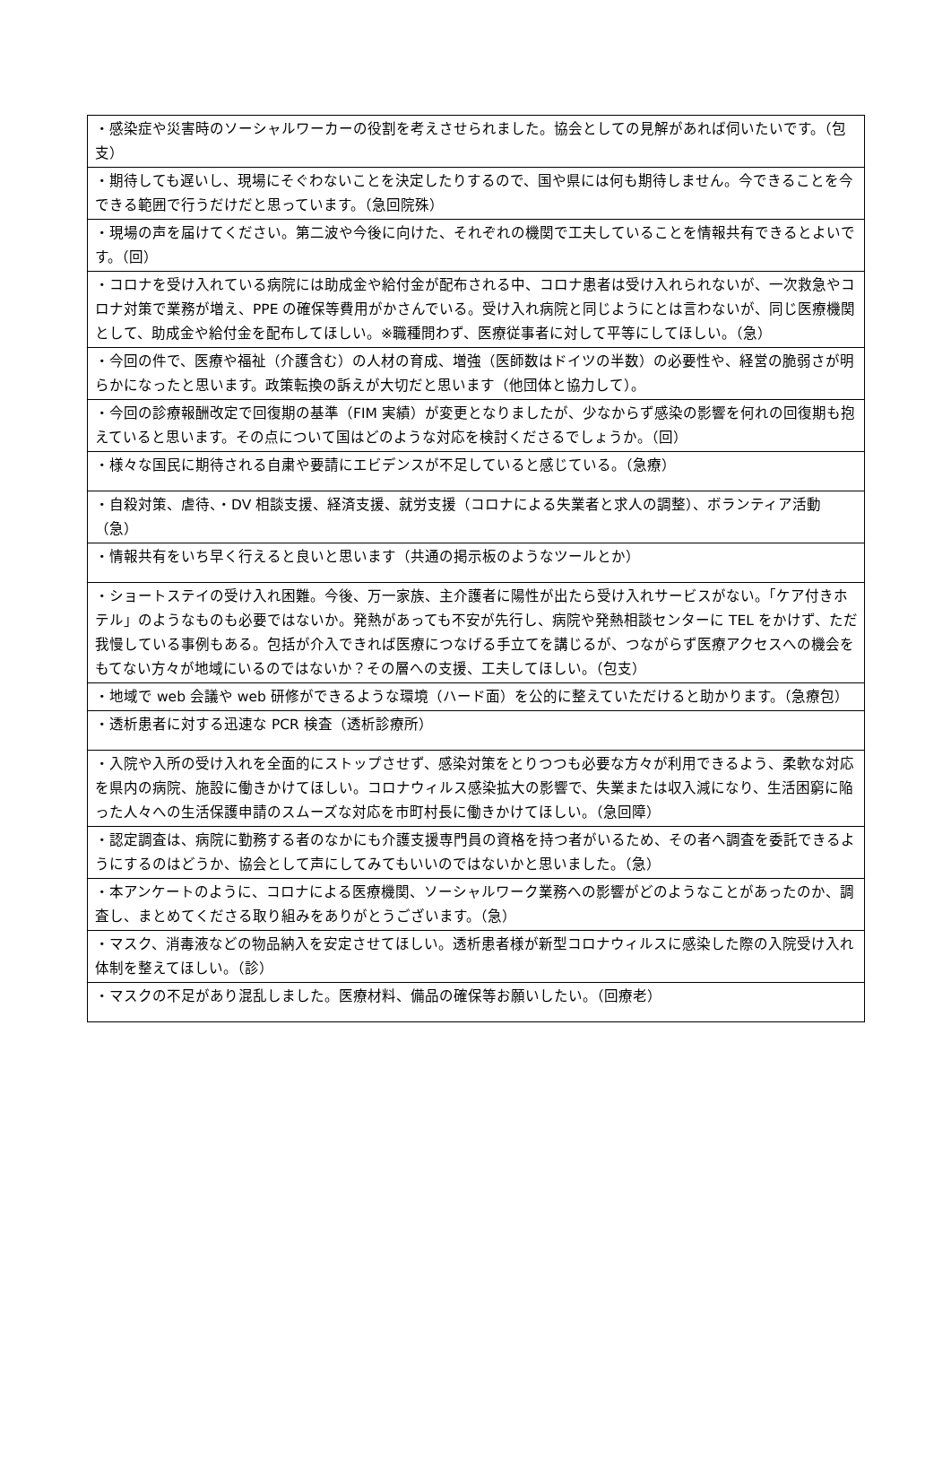| ・感染症や災害時のソーシャルワーカーの役割を考えさせられました。協会としての見解があれば伺いたいです。（包支） |
| ・期待しても遅いし、現場にそぐわないことを決定したりするので、国や県には何も期待しません。今できることを今できる範囲で行うだけだと思っています。（急回院殊） |
| ・現場の声を届けてください。第二波や今後に向けた、それぞれの機関で工夫していることを情報共有できるとよいです。（回） |
| ・コロナを受け入れている病院には助成金や給付金が配布される中、コロナ患者は受け入れられないが、一次救急やコロナ対策で業務が増え、PPE の確保等費用がかさんでいる。受け入れ病院と同じようにとは言わないが、同じ医療機関として、助成金や給付金を配布してほしい。※職種問わず、医療従事者に対して平等にしてほしい。（急） |
| ・今回の件で、医療や福祉（介護含む）の人材の育成、増強（医師数はドイツの半数）の必要性や、経営の脆弱さが明らかになったと思います。政策転換の訴えが大切だと思います（他団体と協力して）。 |
| ・今回の診療報酬改定で回復期の基準（FIM 実績）が変更となりましたが、少なからず感染の影響を何れの回復期も抱えていると思います。その点について国はどのような対応を検討くださるでしょうか。（回） |
| ・様々な国民に期待される自粛や要請にエビデンスが不足していると感じている。（急療） |
| ・自殺対策、虐待、・DV 相談支援、経済支援、就労支援（コロナによる失業者と求人の調整）、ボランティア活動（急） |
| ・情報共有をいち早く行えると良いと思います（共通の掲示板のようなツールとか） |
| ・ショートステイの受け入れ困難。今後、万一家族、主介護者に陽性が出たら受け入れサービスがない。「ケア付きホテル」のようなものも必要ではないか。発熱があっても不安が先行し、病院や発熱相談センターに TEL をかけず、ただ我慢している事例もある。包括が介入できれば医療につなげる手立てを講じるが、つながらず医療アクセスへの機会をもてない方々が地域にいるのではないか？その層への支援、工夫してほしい。（包支） |
| ・地域で web 会議や web 研修ができるような環境（ハード面）を公的に整えていただけると助かります。（急療包） |
| ・透析患者に対する迅速な PCR 検査（透析診療所） |
| ・入院や入所の受け入れを全面的にストップさせず、感染対策をとりつつも必要な方々が利用できるよう、柔軟な対応を県内の病院、施設に働きかけてほしい。コロナウィルス感染拡大の影響で、失業または収入減になり、生活困窮に陥った人々への生活保護申請のスムーズな対応を市町村長に働きかけてほしい。（急回障） |
| ・認定調査は、病院に勤務する者のなかにも介護支援専門員の資格を持つ者がいるため、その者へ調査を委託できるようにするのはどうか、協会として声にしてみてもいいのではないかと思いました。（急） |
| ・本アンケートのように、コロナによる医療機関、ソーシャルワーク業務への影響がどのようなことがあったのか、調査し、まとめてくださる取り組みをありがとうございます。（急） |
| ・マスク、消毒液などの物品納入を安定させてほしい。透析患者様が新型コロナウィルスに感染した際の入院受け入れ体制を整えてほしい。（診） |
| ・マスクの不足があり混乱しました。医療材料、備品の確保等お願いしたい。（回療老） |